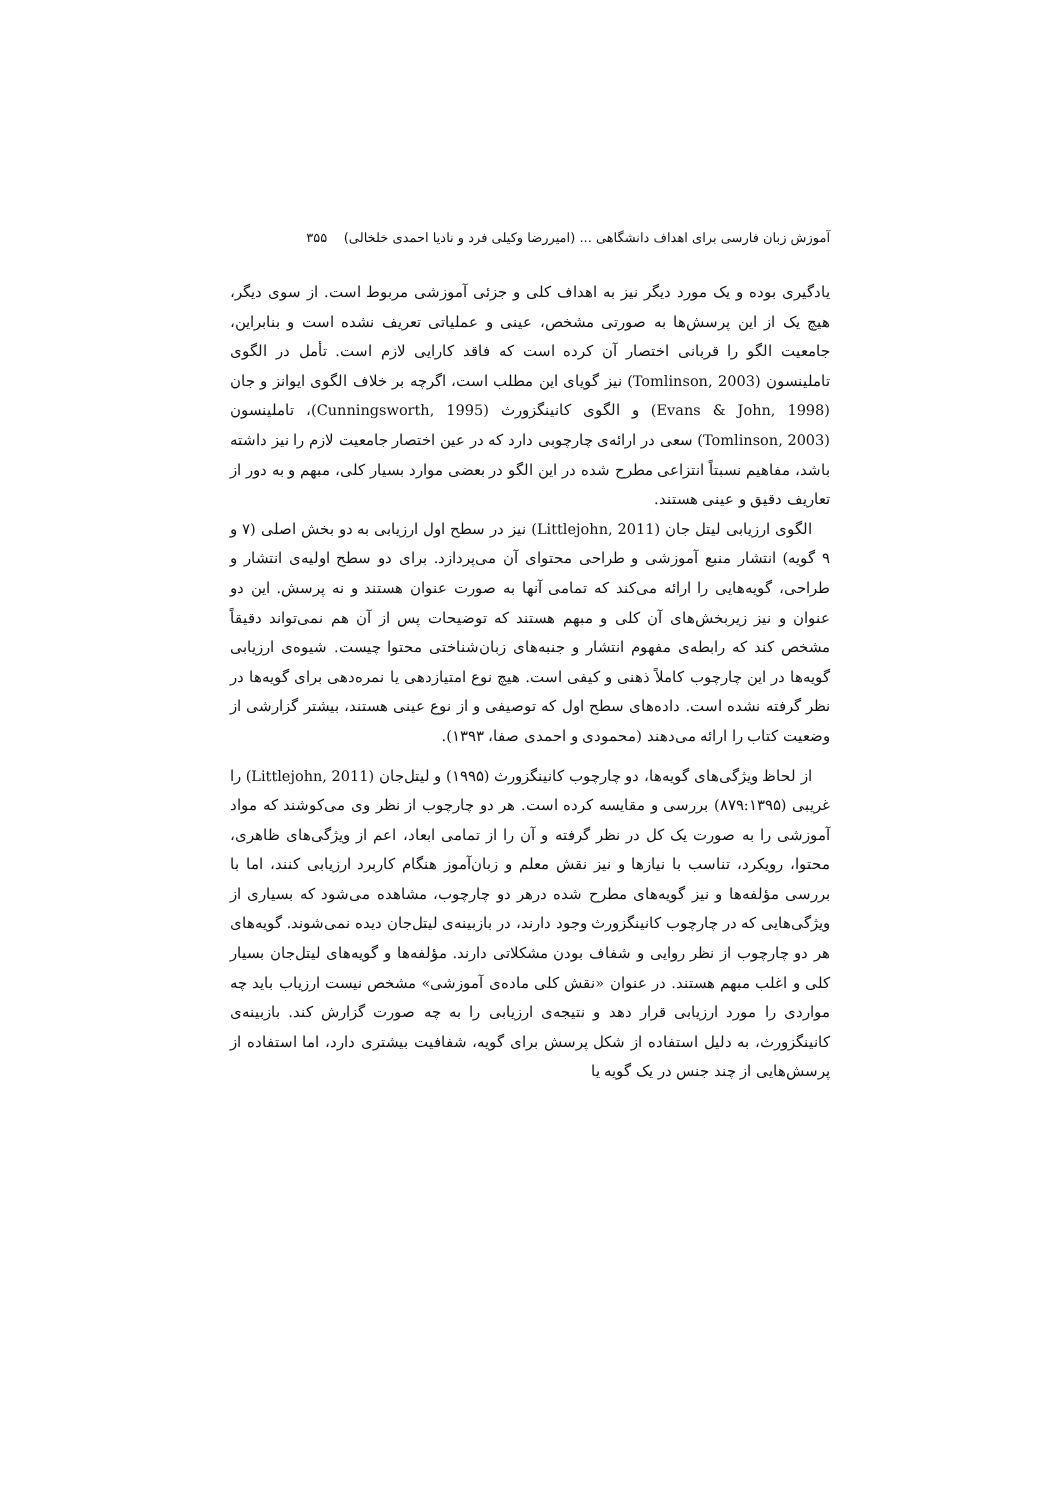آموزش زبان فارسی برای اهداف دانشگاهی ... (امیررضا وکیلی فرد و نادیا احمدی خلخالی) ۳۵۵
یادگیری بوده و یک مورد دیگر نیز به اهداف کلی و جزئی آموزشی مربوط است. از سوی دیگر، هیچ یک از این پرسش‌ها به صورتی مشخص، عینی و عملیاتی تعریف نشده است و بنابراین، جامعیت الگو را قربانی اختصار آن کرده است که فاقد کارایی لازم است. تأمل در الگوی تاملینسون (Tomlinson, 2003) نیز گویای این مطلب است، اگرچه بر خلاف الگوی ایوانز و جان (Evans & John, 1998) و الگوی کانینگزورث (Cunningsworth, 1995)، تاملینسون (Tomlinson, 2003) سعی در ارائه‌ی چارچوبی دارد که در عین اختصار جامعیت لازم را نیز داشته باشد، مفاهیم نسبتاً انتزاعی مطرح شده در این الگو در بعضی موارد بسیار کلی، مبهم و به دور از تعاریف دقیق و عینی هستند.
الگوی ارزیابی لیتل جان (Littlejohn, 2011) نیز در سطح اول ارزیابی به دو بخش اصلی (۷ و ۹ گویه) انتشار منبع آموزشی و طراحی محتوای آن می‌پردازد. برای دو سطح اولیه‌ی انتشار و طراحی، گویه‌هایی را ارائه می‌کند که تمامی آنها به صورت عنوان هستند و نه پرسش. این دو عنوان و نیز زیربخش‌های آن کلی و مبهم هستند که توضیحات پس از آن هم نمی‌تواند دقیقاً مشخص کند که رابطه‌ی مفهوم انتشار و جنبه‌های زبان‌شناختی محتوا چیست. شیوه‌ی ارزیابی گویه‌ها در این چارچوب کاملاً ذهنی و کیفی است. هیچ نوع امتیازدهی یا نمره‌دهی برای گویه‌ها در نظر گرفته نشده است. داده‌های سطح اول که توصیفی و از نوع عینی هستند، بیشتر گزارشی از وضعیت کتاب را ارائه می‌دهند (محمودی و احمدی صفا، ۱۳۹۳).
از لحاظ ویژگی‌های گویه‌ها، دو چارچوب کانینگزورث (۱۹۹۵) و لیتل‌جان (Littlejohn, 2011) را غریبی (۸۷۹:۱۳۹۵) بررسی و مقایسه کرده است. هر دو چارچوب از نظر وی می‌کوشند که مواد آموزشی را به صورت یک کل در نظر گرفته و آن را از تمامی ابعاد، اعم از ویژگی‌های ظاهری، محتوا، رویکرد، تناسب با نیازها و نیز نقش معلم و زبان‌آموز هنگام کاربرد ارزیابی کنند، اما با بررسی مؤلفه‌ها و نیز گویه‌های مطرح شده درهر دو چارچوب، مشاهده می‌شود که بسیاری از ویژگی‌هایی که در چارچوب کانینگزورث وجود دارند، در بازبینه‌ی لیتل‌جان دیده نمی‌شوند. گویه‌های هر دو چارچوب از نظر روایی و شفاف بودن مشکلاتی دارند. مؤلفه‌ها و گویه‌های لیتل‌جان بسیار کلی و اغلب مبهم هستند. در عنوان «نقش کلی ماده‌ی آموزشی» مشخص نیست ارزیاب باید چه مواردی را مورد ارزیابی قرار دهد و نتیجه‌ی ارزیابی را به چه صورت گزارش کند. بازبینه‌ی کانینگزورث، به دلیل استفاده از شکل پرسش برای گویه، شفافیت بیشتری دارد، اما استفاده از پرسش‌هایی از چند جنس در یک گویه یا